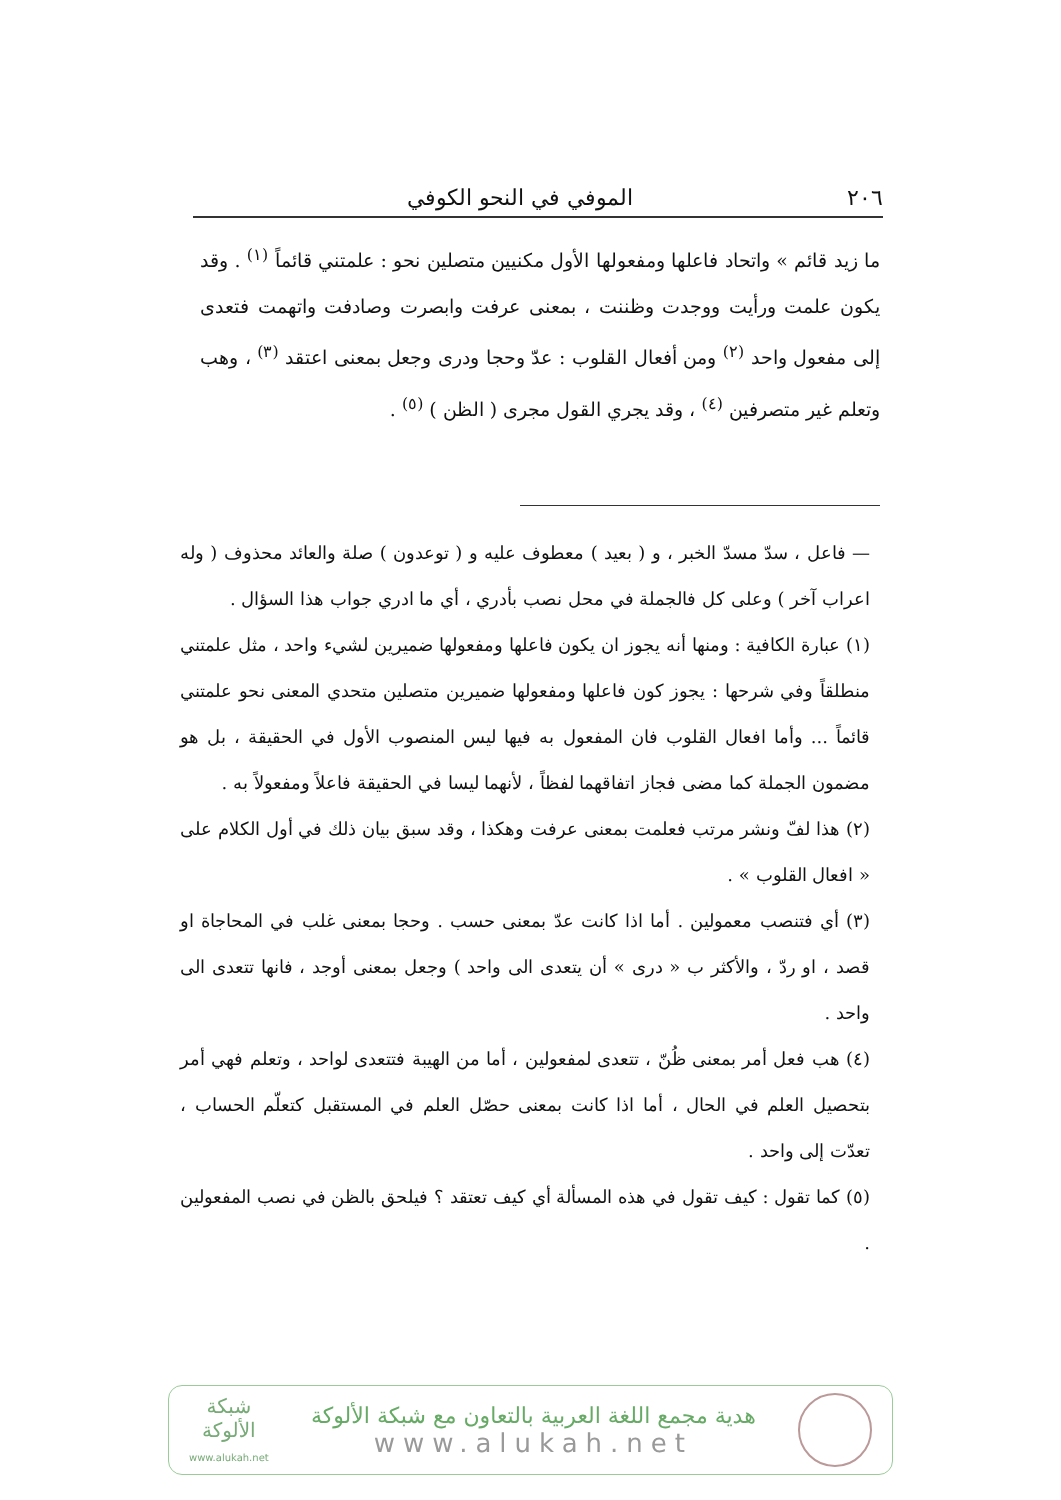٢٠٦ الموفي في النحو الكوفي
ما زيد قائم » واتحاد فاعلها ومفعولها الأول مكنيين متصلين نحو : علمتني قائماً <sup>(١)</sup> . وقد يكون علمت ورأيت ووجدت وظننت ، بمعنى عرفت وابصرت وصادفت واتهمت فتعدى إلى مفعول واحد <sup>(٢)</sup> ومن أفعال القلوب : عدّ وحجا ودرى وجعل بمعنى اعتقد <sup>(٣)</sup> ، وهب وتعلم غير متصرفين <sup>(٤)</sup> ، وقد يجري القول مجرى ( الظن ) <sup>(٥)</sup> .
— فاعل ، سدّ مسدّ الخبر ، و ( بعيد ) معطوف عليه و ( توعدون ) صلة والعائد محذوف ( وله اعراب آخر ) وعلى كل فالجملة في محل نصب بأدري ، أي ما ادري جواب هذا السؤال .
(١) عبارة الكافية : ومنها أنه يجوز ان يكون فاعلها ومفعولها ضميرين لشيء واحد ، مثل علمتني منطلقاً وفي شرحها : يجوز كون فاعلها ومفعولها ضميرين متصلين متحدي المعنى نحو علمتني قائماً ... وأما افعال القلوب فان المفعول به فيها ليس المنصوب الأول في الحقيقة ، بل هو مضمون الجملة كما مضى فجاز اتفاقهما لفظاً ، لأنهما ليسا في الحقيقة فاعلاً ومفعولاً به .
(٢) هذا لفّ ونشر مرتب فعلمت بمعنى عرفت وهكذا ، وقد سبق بيان ذلك في أول الكلام على « افعال القلوب » .
(٣) أي فتنصب معمولين . أما اذا كانت عدّ بمعنى حسب . وحجا بمعنى غلب في المحاجاة او قصد ، او ردّ ، والأكثر ب « درى » أن يتعدى الى واحد ) وجعل بمعنى أوجد ، فانها تتعدى الى واحد .
(٤) هب فعل أمر بمعنى ظُنّ ، تتعدى لمفعولين ، أما من الهيبة فتتعدى لواحد ، وتعلم فهي أمر بتحصيل العلم في الحال ، أما اذا كانت بمعنى حصّل العلم في المستقبل كتعلّم الحساب ، تعدّت إلى واحد .
(٥) كما تقول : كيف تقول في هذه المسألة أي كيف تعتقد ؟ فيلحق بالظن في نصب المفعولين .
هدية مجمع اللغة العربية بالتعاون مع شبكة الألوكة
www.alukah.net
شبكة
الألوكة
www.alukah.net